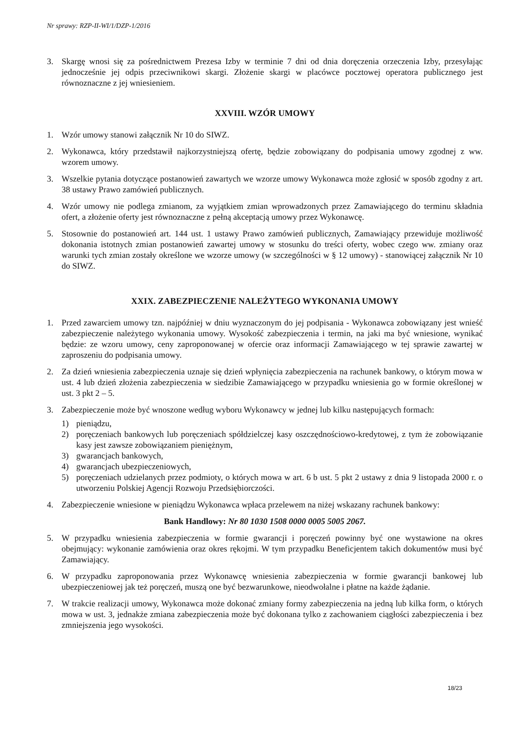Nr sprawy: RZP-II-WI/1/DZP-1/2016
3. Skargę wnosi się za pośrednictwem Prezesa Izby w terminie 7 dni od dnia doręczenia orzeczenia Izby, przesyłając jednocześnie jej odpis przeciwnikowi skargi. Złożenie skargi w placówce pocztowej operatora publicznego jest równoznaczne z jej wniesieniem.
XXVIII. WZÓR UMOWY
1. Wzór umowy stanowi załącznik Nr 10 do SIWZ.
2. Wykonawca, który przedstawił najkorzystniejszą ofertę, będzie zobowiązany do podpisania umowy zgodnej z ww. wzorem umowy.
3. Wszelkie pytania dotyczące postanowień zawartych we wzorze umowy Wykonawca może zgłosić w sposób zgodny z art. 38 ustawy Prawo zamówień publicznych.
4. Wzór umowy nie podlega zmianom, za wyjątkiem zmian wprowadzonych przez Zamawiającego do terminu składnia ofert, a złożenie oferty jest równoznaczne z pełną akceptacją umowy przez Wykonawcę.
5. Stosownie do postanowień art. 144 ust. 1 ustawy Prawo zamówień publicznych, Zamawiający przewiduje możliwość dokonania istotnych zmian postanowień zawartej umowy w stosunku do treści oferty, wobec czego ww. zmiany oraz warunki tych zmian zostały określone we wzorze umowy (w szczególności w § 12 umowy) - stanowiącej załącznik Nr 10 do SIWZ.
XXIX. ZABEZPIECZENIE NALEŻYTEGO WYKONANIA UMOWY
1. Przed zawarciem umowy tzn. najpóźniej w dniu wyznaczonym do jej podpisania - Wykonawca zobowiązany jest wnieść zabezpieczenie należytego wykonania umowy. Wysokość zabezpieczenia i termin, na jaki ma być wniesione, wynikać będzie: ze wzoru umowy, ceny zaproponowanej w ofercie oraz informacji Zamawiającego w tej sprawie zawartej w zaproszeniu do podpisania umowy.
2. Za dzień wniesienia zabezpieczenia uznaje się dzień wpłynięcia zabezpieczenia na rachunek bankowy, o którym mowa w ust. 4 lub dzień złożenia zabezpieczenia w siedzibie Zamawiającego w przypadku wniesienia go w formie określonej w ust. 3 pkt 2 – 5.
3. Zabezpieczenie może być wnoszone według wyboru Wykonawcy w jednej lub kilku następujących formach:
1) pieniądzu,
2) poręczeniach bankowych lub poręczeniach spółdzielczej kasy oszczędnościowo-kredytowej, z tym że zobowiązanie kasy jest zawsze zobowiązaniem pieniężnym,
3) gwarancjach bankowych,
4) gwarancjach ubezpieczeniowych,
5) poręczeniach udzielanych przez podmioty, o których mowa w art. 6 b ust. 5 pkt 2 ustawy z dnia 9 listopada 2000 r. o utworzeniu Polskiej Agencji Rozwoju Przedsiębiorczości.
4. Zabezpieczenie wniesione w pieniądzu Wykonawca wpłaca przelewem na niżej wskazany rachunek bankowy:
Bank Handlowy: Nr 80 1030 1508 0000 0005 5005 2067.
5. W przypadku wniesienia zabezpieczenia w formie gwarancji i poręczeń powinny być one wystawione na okres obejmujący: wykonanie zamówienia oraz okres rękojmi. W tym przypadku Beneficjentem takich dokumentów musi być Zamawiający.
6. W przypadku zaproponowania przez Wykonawcę wniesienia zabezpieczenia w formie gwarancji bankowej lub ubezpieczeniowej jak też poręczeń, muszą one być bezwarunkowe, nieodwołalne i płatne na każde żądanie.
7. W trakcie realizacji umowy, Wykonawca może dokonać zmiany formy zabezpieczenia na jedną lub kilka form, o których mowa w ust. 3, jednakże zmiana zabezpieczenia może być dokonana tylko z zachowaniem ciągłości zabezpieczenia i bez zmniejszenia jego wysokości.
18/23